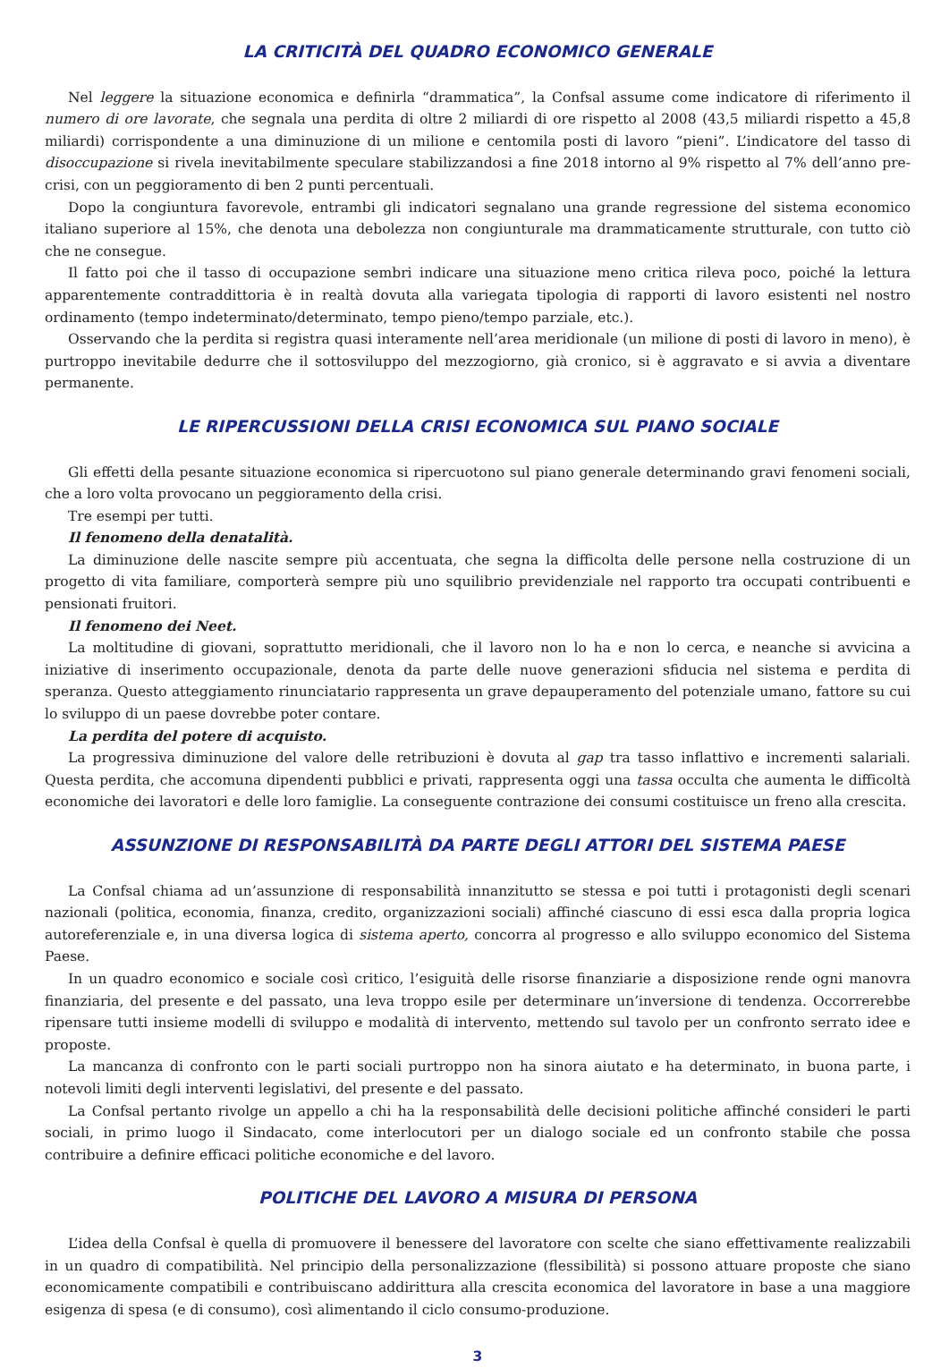LA CRITICITÀ DEL QUADRO ECONOMICO GENERALE
Nel leggere la situazione economica e definirla “drammatica”, la Confsal assume come indicatore di riferimento il numero di ore lavorate, che segnala una perdita di oltre 2 miliardi di ore rispetto al 2008 (43,5 miliardi rispetto a 45,8 miliardi) corrispondente a una diminuzione di un milione e centomila posti di lavoro “pieni”. L’indicatore del tasso di disoccupazione si rivela inevitabilmente speculare stabilizzandosi a fine 2018 intorno al 9% rispetto al 7% dell’anno pre-crisi, con un peggioramento di ben 2 punti percentuali.
Dopo la congiuntura favorevole, entrambi gli indicatori segnalano una grande regressione del sistema economico italiano superiore al 15%, che denota una debolezza non congiunturale ma drammaticamente strutturale, con tutto ciò che ne consegue.
Il fatto poi che il tasso di occupazione sembri indicare una situazione meno critica rileva poco, poiché la lettura apparentemente contraddittoria è in realtà dovuta alla variegata tipologia di rapporti di lavoro esistenti nel nostro ordinamento (tempo indeterminato/determinato, tempo pieno/tempo parziale, etc.).
Osservando che la perdita si registra quasi interamente nell’area meridionale (un milione di posti di lavoro in meno), è purtroppo inevitabile dedurre che il sottosviluppo del mezzogiorno, già cronico, si è aggravato e si avvia a diventare permanente.
LE RIPERCUSSIONI DELLA CRISI ECONOMICA SUL PIANO SOCIALE
Gli effetti della pesante situazione economica si ripercuotono sul piano generale determinando gravi fenomeni sociali, che a loro volta provocano un peggioramento della crisi.
Tre esempi per tutti.
Il fenomeno della denatalità.
La diminuzione delle nascite sempre più accentuata, che segna la difficolta delle persone nella costruzione di un progetto di vita familiare, comporterà sempre più uno squilibrio previdenziale nel rapporto tra occupati contribuenti e pensionati fruitori.
Il fenomeno dei Neet.
La moltitudine di giovani, soprattutto meridionali, che il lavoro non lo ha e non lo cerca, e neanche si avvicina a iniziative di inserimento occupazionale, denota da parte delle nuove generazioni sfiducia nel sistema e perdita di speranza. Questo atteggiamento rinunciatario rappresenta un grave depauperamento del potenziale umano, fattore su cui lo sviluppo di un paese dovrebbe poter contare.
La perdita del potere di acquisto.
La progressiva diminuzione del valore delle retribuzioni è dovuta al gap tra tasso inflattivo e incrementi salariali. Questa perdita, che accomuna dipendenti pubblici e privati, rappresenta oggi una tassa occulta che aumenta le difficoltà economiche dei lavoratori e delle loro famiglie. La conseguente contrazione dei consumi costituisce un freno alla crescita.
ASSUNZIONE DI RESPONSABILITÀ DA PARTE DEGLI ATTORI DEL SISTEMA PAESE
La Confsal chiama ad un’assunzione di responsabilità innanzitutto se stessa e poi tutti i protagonisti degli scenari nazionali (politica, economia, finanza, credito, organizzazioni sociali) affinché ciascuno di essi esca dalla propria logica autoreferenziale e, in una diversa logica di sistema aperto, concorra al progresso e allo sviluppo economico del Sistema Paese.
In un quadro economico e sociale così critico, l’esiguità delle risorse finanziarie a disposizione rende ogni manovra finanziaria, del presente e del passato, una leva troppo esile per determinare un’inversione di tendenza. Occorrerebbe ripensare tutti insieme modelli di sviluppo e modalità di intervento, mettendo sul tavolo per un confronto serrato idee e proposte.
La mancanza di confronto con le parti sociali purtroppo non ha sinora aiutato e ha determinato, in buona parte, i notevoli limiti degli interventi legislativi, del presente e del passato.
La Confsal pertanto rivolge un appello a chi ha la responsabilità delle decisioni politiche affinché consideri le parti sociali, in primo luogo il Sindacato, come interlocutori per un dialogo sociale ed un confronto stabile che possa contribuire a definire efficaci politiche economiche e del lavoro.
POLITICHE DEL LAVORO A MISURA DI PERSONA
L’idea della Confsal è quella di promuovere il benessere del lavoratore con scelte che siano effettivamente realizzabili in un quadro di compatibilità. Nel principio della personalizzazione (flessibilità) si possono attuare proposte che siano economicamente compatibili e contribuiscano addirittura alla crescita economica del lavoratore in base a una maggiore esigenza di spesa (e di consumo), così alimentando il ciclo consumo-produzione.
3